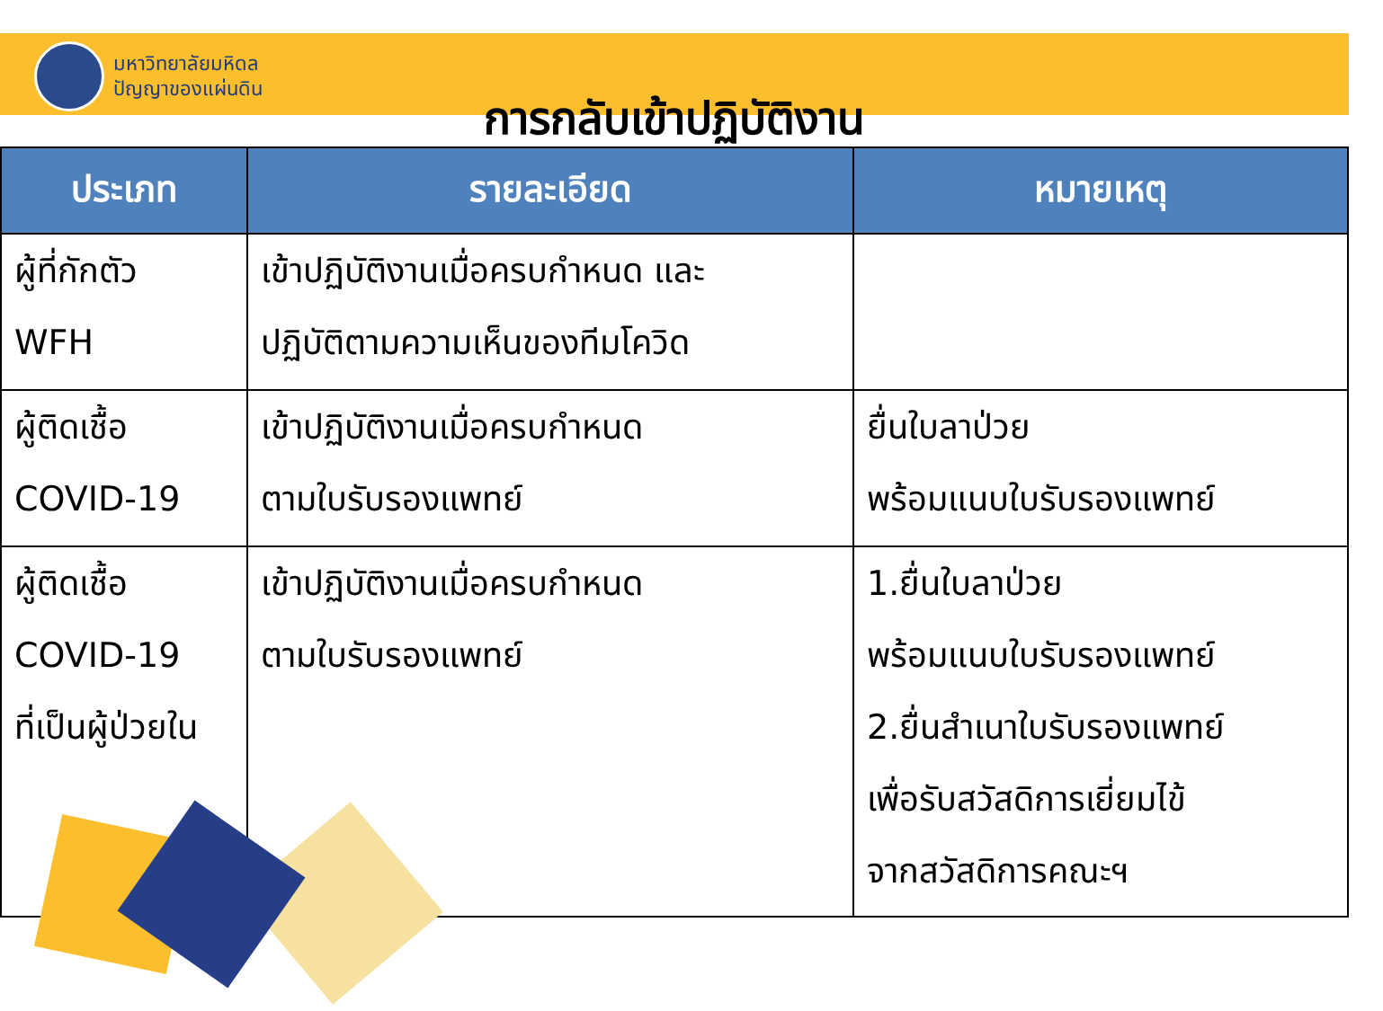มหาวิทยาลัยมหิดล
ปัญญาของแผ่นดิน
การกลับเข้าปฏิบัติงาน
| ประเภท | รายละเอียด | หมายเหตุ |
| --- | --- | --- |
| ผู้ที่กักตัว WFH | เข้าปฏิบัติงานเมื่อครบกำหนด และ ปฏิบัติตามความเห็นของทีมโควิด | |
| ผู้ติดเชื้อ COVID-19 | เข้าปฏิบัติงานเมื่อครบกำหนด ตามใบรับรองแพทย์ | ยื่นใบลาป่วย พร้อมแนบใบรับรองแพทย์ |
| ผู้ติดเชื้อ COVID-19 ที่เป็นผู้ป่วยใน | เข้าปฏิบัติงานเมื่อครบกำหนด ตามใบรับรองแพทย์ | 1.ยื่นใบลาป่วย พร้อมแนบใบรับรองแพทย์ 2.ยื่นสำเนาใบรับรองแพทย์ เพื่อรับสวัสดิการเยี่ยมไข้ จากสวัสดิการคณะฯ |